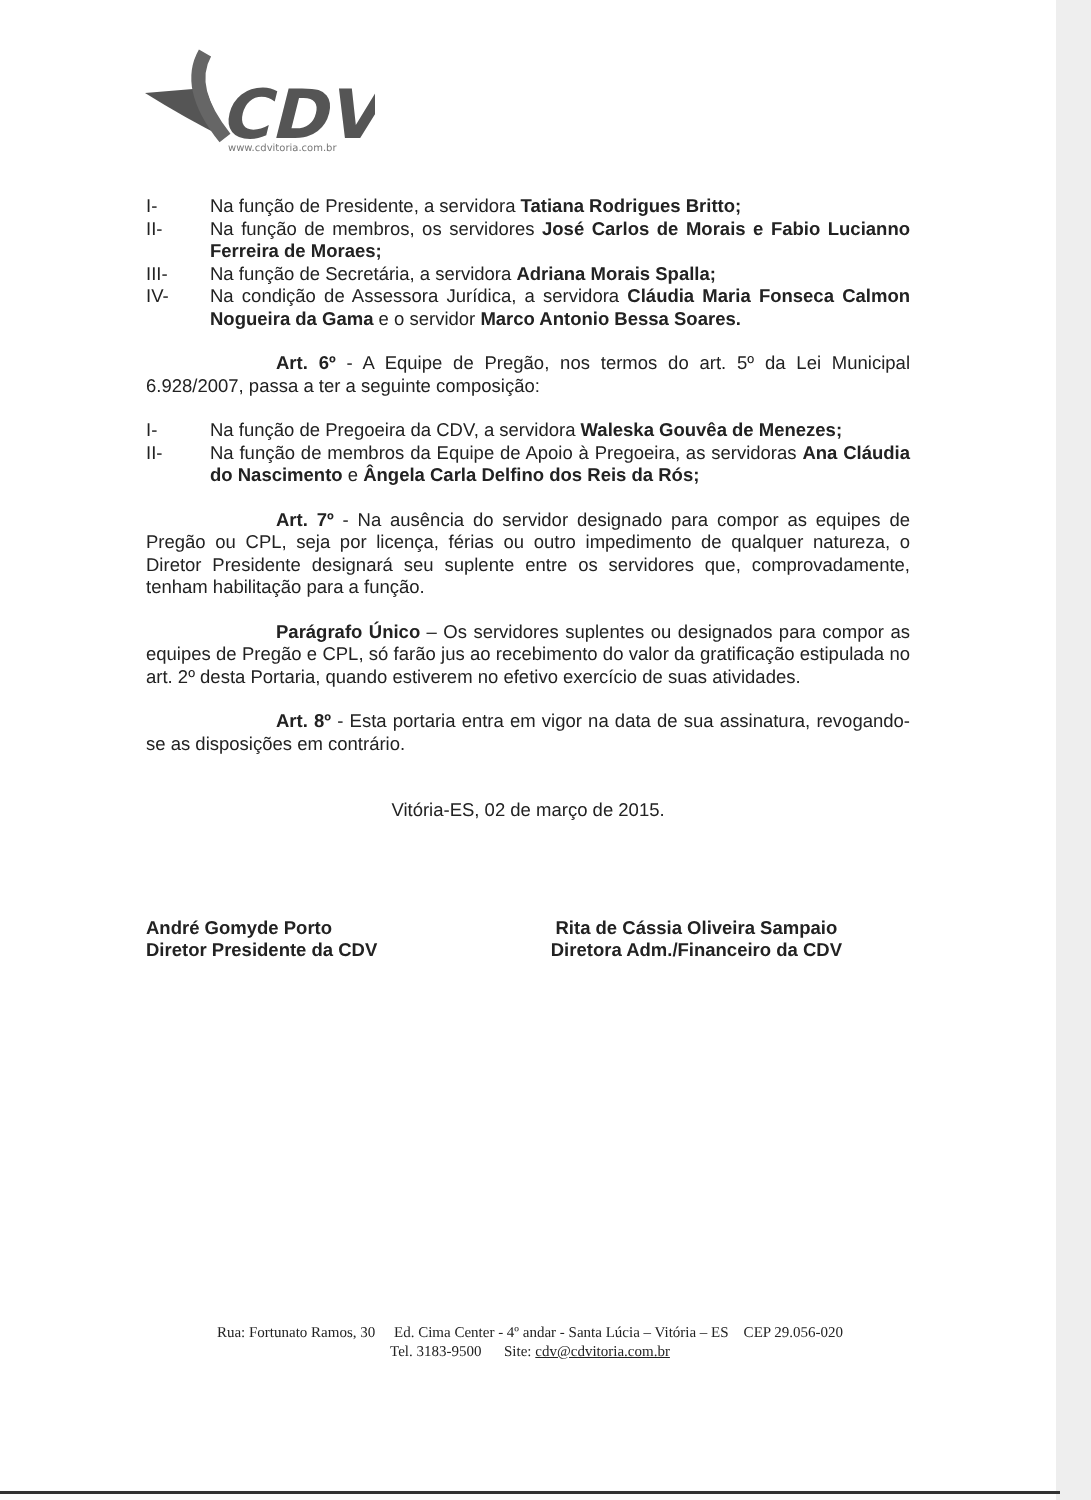CDV
www.cdvitoria.com.br
I- Na função de Presidente, a servidora Tatiana Rodrigues Britto;
II- Na função de membros, os servidores José Carlos de Morais e Fabio Lucianno Ferreira de Moraes;
III- Na função de Secretária, a servidora Adriana Morais Spalla;
IV- Na condição de Assessora Jurídica, a servidora Cláudia Maria Fonseca Calmon Nogueira da Gama e o servidor Marco Antonio Bessa Soares.
Art. 6º - A Equipe de Pregão, nos termos do art. 5º da Lei Municipal 6.928/2007, passa a ter a seguinte composição:
I- Na função de Pregoeira da CDV, a servidora Waleska Gouvêa de Menezes;
II- Na função de membros da Equipe de Apoio à Pregoeira, as servidoras Ana Cláudia do Nascimento e Ângela Carla Delfino dos Reis da Rós;
Art. 7º - Na ausência do servidor designado para compor as equipes de Pregão ou CPL, seja por licença, férias ou outro impedimento de qualquer natureza, o Diretor Presidente designará seu suplente entre os servidores que, comprovadamente, tenham habilitação para a função.
Parágrafo Único – Os servidores suplentes ou designados para compor as equipes de Pregão e CPL, só farão jus ao recebimento do valor da gratificação estipulada no art. 2º desta Portaria, quando estiverem no efetivo exercício de suas atividades.
Art. 8º - Esta portaria entra em vigor na data de sua assinatura, revogando-se as disposições em contrário.
Vitória-ES, 02 de março de 2015.
André Gomyde Porto
Diretor Presidente da CDV
Rita de Cássia Oliveira Sampaio
Diretora Adm./Financeiro da CDV
Rua: Fortunato Ramos, 30 Ed. Cima Center - 4º andar - Santa Lúcia – Vitória – ES CEP 29.056-020
Tel. 3183-9500 Site: cdv@cdvitoria.com.br